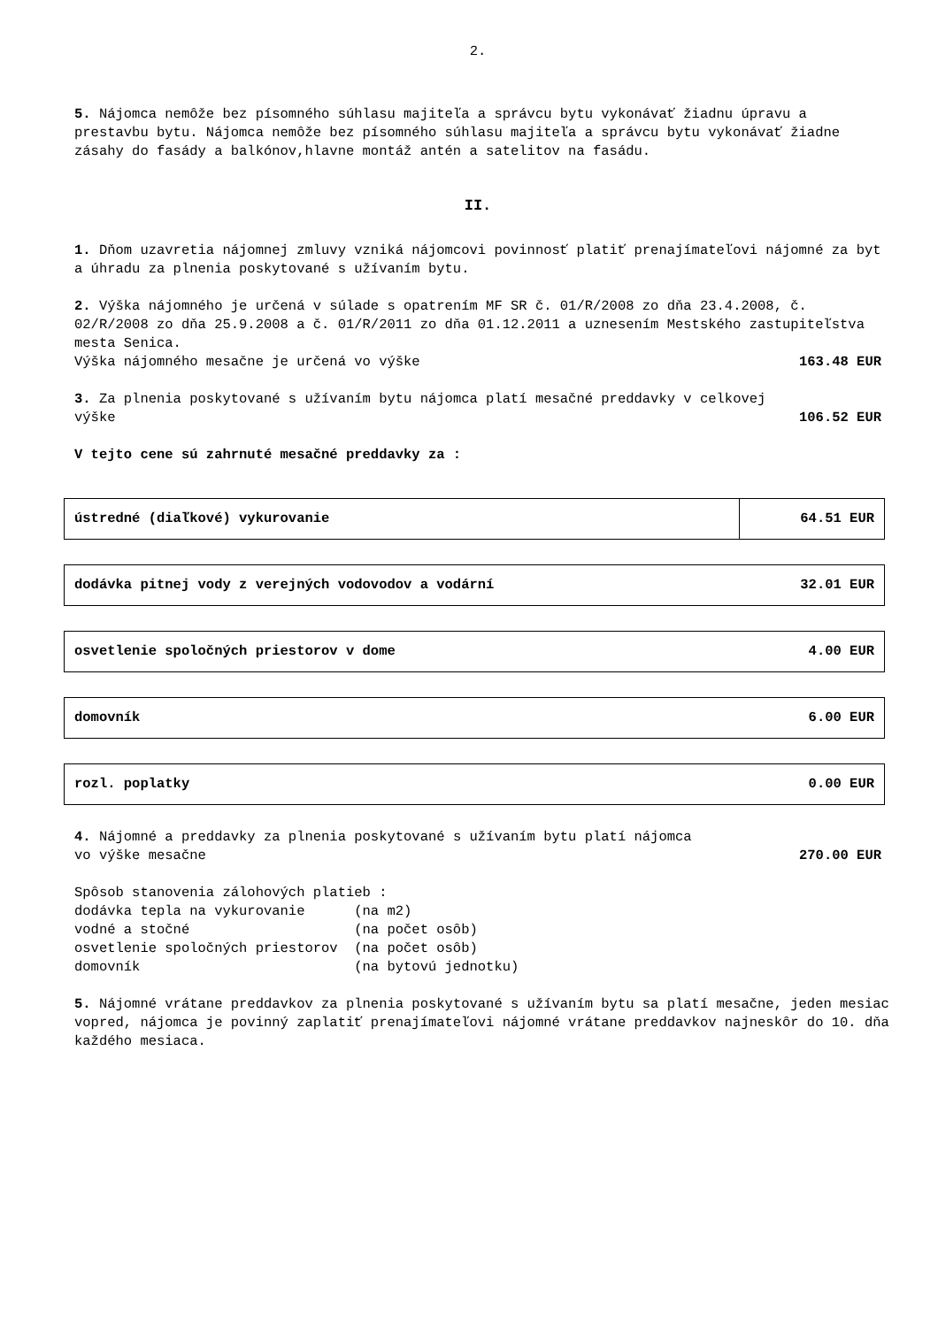2.
5. Nájomca nemôže bez písomného súhlasu majiteľa a správcu bytu vykonávať žiadnu úpravu a prestavbu bytu. Nájomca nemôže bez písomného súhlasu majiteľa a správcu bytu vykonávať žiadne zásahy do fasády a balkónov,hlavne montáž antén a satelitov na fasádu.
II.
1. Dňom uzavretia nájomnej zmluvy vzniká nájomcovi povinnosť platiť prenajímateľovi nájomné za byt a úhradu za plnenia poskytované s užívaním bytu.
2. Výška nájomného je určená v súlade s opatrením MF SR č. 01/R/2008 zo dňa 23.4.2008, č. 02/R/2008 zo dňa 25.9.2008 a č. 01/R/2011 zo dňa 01.12.2011 a uznesením Mestského zastupiteľstva mesta Senica.
Výška nájomného mesačne je určená vo výške 163.48 EUR
3. Za plnenia poskytované s užívaním bytu nájomca platí mesačné preddavky v celkovej
výške 106.52 EUR
V tejto cene sú zahrnuté mesačné preddavky za :
| ústredné (diaľkové) vykurovanie | 64.51 EUR |
| dodávka pitnej vody z verejných vodovodov a vodární | 32.01 EUR |
| osvetlenie spoločných priestorov v dome | 4.00 EUR |
| domovník | 6.00 EUR |
| rozl. poplatky | 0.00 EUR |
4. Nájomné a preddavky za plnenia poskytované s užívaním bytu platí nájomca
vo výške mesačne 270.00 EUR
Spôsob stanovenia zálohových platieb :
dodávka tepla na vykurovanie      (na m2)
vodné a stočné                    (na počet osôb)
osvetlenie spoločných priestorov  (na počet osôb)
domovník                          (na bytovú jednotku)
5. Nájomné vrátane preddavkov za plnenia poskytované s užívaním bytu sa platí mesačne, jeden mesiac vopred, nájomca je povinný zaplatiť prenajímateľovi nájomné vrátane preddavkov najneskôr do 10. dňa každého mesiaca.